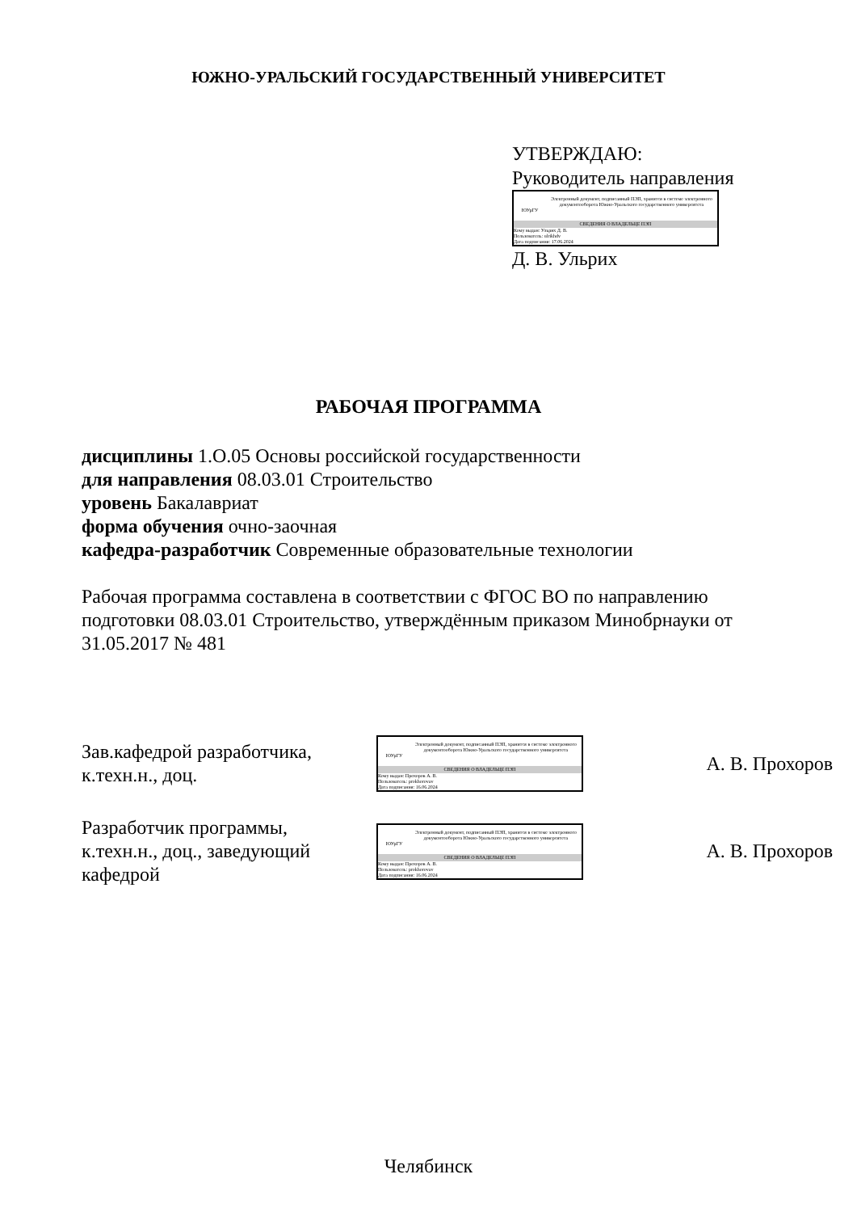ЮЖНО-УРАЛЬСКИЙ ГОСУДАРСТВЕННЫЙ УНИВЕРСИТЕТ
УТВЕРЖДАЮ:
Руководитель направления
ЮУрГУ
Электронный документ, подписанный ПЭП, хранится в системе электронного документооборота Южно-Уральского государственного университета
СВЕДЕНИЯ О ВЛАДЕЛЬЦЕ ПЭП
Кому выдан: Ульрих Д. В.
Пользователь: ulrikhdv
Дата подписания: 17.06.2024
Д. В. Ульрих
РАБОЧАЯ ПРОГРАММА
дисциплины 1.О.05 Основы российской государственности
для направления 08.03.01 Строительство
уровень Бакалавриат
форма обучения очно-заочная
кафедра-разработчик Современные образовательные технологии
Рабочая программа составлена в соответствии с ФГОС ВО по направлению
подготовки 08.03.01 Строительство, утверждённым приказом Минобрнауки от
31.05.2017 № 481
Зав.кафедрой разработчика,
к.техн.н., доц.
ЮУрГУ
Электронный документ, подписанный ПЭП, хранится в системе электронного документооборота Южно-Уральского государственного университета
СВЕДЕНИЯ О ВЛАДЕЛЬЦЕ ПЭП
Кому выдан: Прохоров А. В.
Пользователь: prokhorovav
Дата подписания: 16.06.2024
А. В. Прохоров
Разработчик программы,
к.техн.н., доц., заведующий
кафедрой
ЮУрГУ
Электронный документ, подписанный ПЭП, хранится в системе электронного документооборота Южно-Уральского государственного университета
СВЕДЕНИЯ О ВЛАДЕЛЬЦЕ ПЭП
Кому выдан: Прохоров А. В.
Пользователь: prokhorovav
Дата подписания: 16.06.2024
А. В. Прохоров
Челябинск